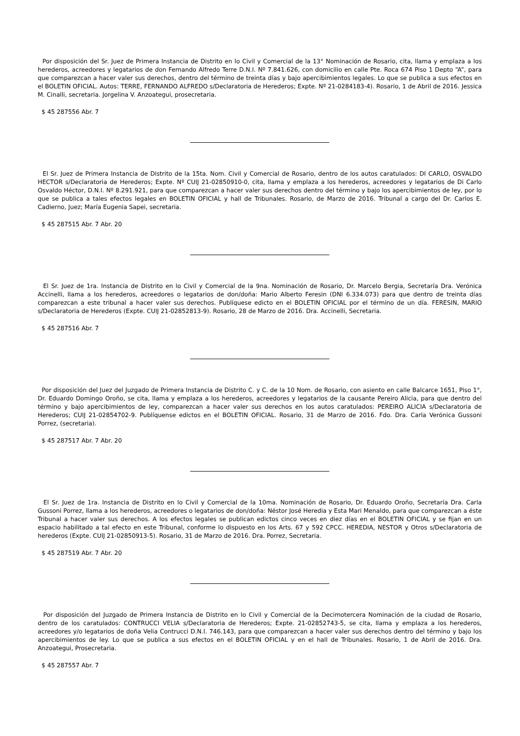Por disposición del Sr. Juez de Primera Instancia de Distrito en lo Civil y Comercial de la 13° Nominación de Rosario, cita, llama y emplaza a los herederos, acreedores y legatarios de don Fernando Alfredo Terre D.N.I. Nº 7.841.626, con domicilio en calle Pte. Roca 674 Piso 1 Depto “A”, para que comparezcan a hacer valer sus derechos, dentro del término de treinta días y bajo apercibimientos legales. Lo que se publica a sus efectos en el BOLETIN OFICIAL. Autos: TERRE, FERNANDO ALFREDO s/Declaratoria de Herederos; Expte. Nº 21-0284183-4). Rosario, 1 de Abril de 2016. Jessica M. Cinalli, secretaria. Jorgelina V. Anzoategui, prosecretaria.
$ 45 287556 Abr. 7
El Sr. Juez de Primera Instancia de Distrito de la 15ta. Nom. Civil y Comercial de Rosario, dentro de los autos caratulados: DI CARLO, OSVALDO HECTOR s/Declaratoria de Herederos; Expte. Nº CUIJ 21-02850910-0, cita, llama y emplaza a los herederos, acreedores y legatarios de Di Carlo Osvaldo Héctor, D.N.I. Nº 8.291.921, para que comparezcan a hacer valer sus derechos dentro del término y bajo los apercibimientos de ley, por lo que se publica a tales efectos legales en BOLETIN OFICIAL y hall de Tribunales. Rosario, de Marzo de 2016. Tribunal a cargo del Dr. Carlos E. Cadierno, Juez; María Eugenia Sapei, secretaria.
$ 45 287515 Abr. 7 Abr. 20
El Sr. Juez de 1ra. Instancia de Distrito en lo Civil y Comercial de la 9na. Nominación de Rosario, Dr. Marcelo Bergia, Secretaría Dra. Verónica Accinelli, llama a los herederos, acreedores o legatarios de don/doña: Mario Alberto Feresin (DNI 6.334.073) para que dentro de treinta días comparezcan a este tribunal a hacer valer sus derechos. Publíquese edicto en el BOLETIN OFICIAL por el término de un día. FERESIN, MARIO s/Declaratoria de Herederos (Expte. CUIJ 21-02852813-9). Rosario, 28 de Marzo de 2016. Dra. Accinelli, Secretaria.
$ 45 287516 Abr. 7
Por disposición del Juez del Juzgado de Primera Instancia de Distrito C. y C. de la 10 Nom. de Rosario, con asiento en calle Balcarce 1651, Piso 1°, Dr. Eduardo Domingo Oroño, se cita, llama y emplaza a los herederos, acreedores y legatarios de la causante Pereiro Alicia, para que dentro del término y bajo apercibimientos de ley, comparezcan a hacer valer sus derechos en los autos caratulados: PEREIRO ALICIA s/Declaratoria de Herederos; CUIJ 21-02854702-9. Publíquense edictos en el BOLETIN OFICIAL. Rosario, 31 de Marzo de 2016. Fdo. Dra. Carla Verónica Gussoni Porrez, (secretaria).
$ 45 287517 Abr. 7 Abr. 20
El Sr. Juez de 1ra. Instancia de Distrito en lo Civil y Comercial de la 10ma. Nominación de Rosario, Dr. Eduardo Oroño, Secretaría Dra. Carla Gussoni Porrez, llama a los herederos, acreedores o legatarios de don/doña: Néstor José Heredia y Esta Mari Menaldo, para que comparezcan a éste Tribunal a hacer valer sus derechos. A los efectos legales se publican edictos cinco veces en diez días en el BOLETIN OFICIAL y se fijan en un espacio habilitado a tal efecto en este Tribunal, conforme lo dispuesto en los Arts. 67 y 592 CPCC. HEREDIA, NESTOR y Otros s/Declaratoria de herederos (Expte. CUIJ 21-02850913-5). Rosario, 31 de Marzo de 2016. Dra. Porrez, Secretaria.
$ 45 287519 Abr. 7 Abr. 20
Por disposición del Juzgado de Primera Instancia de Distrito en lo Civil y Comercial de la Decimotercera Nominación de la ciudad de Rosario, dentro de los caratulados: CONTRUCCI VELIA s/Declaratoria de Herederos; Expte. 21-02852743-5, se cita, llama y emplaza a los herederos, acreedores y/o legatarios de doña Velia Contrucci D.N.I. 746.143, para que comparezcan a hacer valer sus derechos dentro del término y bajo los apercibimientos de ley. Lo que se publica a sus efectos en el BOLETIN OFICIAL y en el hall de Tribunales. Rosario, 1 de Abril de 2016. Dra. Anzoategui, Prosecretaria.
$ 45 287557 Abr. 7